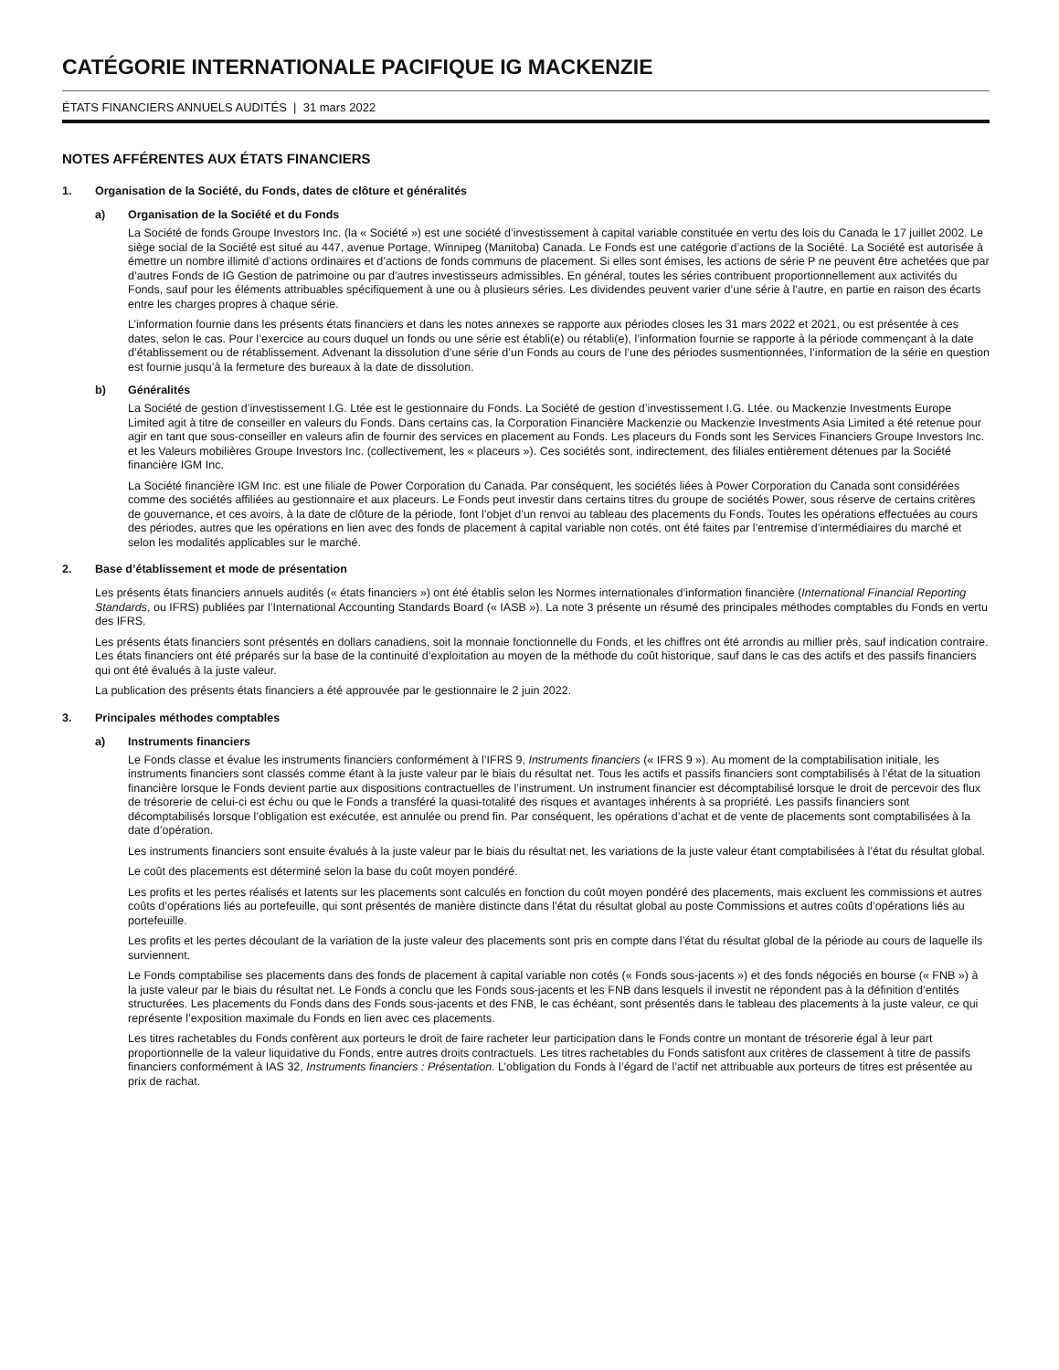CATÉGORIE INTERNATIONALE PACIFIQUE IG MACKENZIE
ÉTATS FINANCIERS ANNUELS AUDITÉS | 31 mars 2022
NOTES AFFÉRENTES AUX ÉTATS FINANCIERS
1. Organisation de la Société, du Fonds, dates de clôture et généralités
a) Organisation de la Société et du Fonds
La Société de fonds Groupe Investors Inc. (la « Société ») est une société d’investissement à capital variable constituée en vertu des lois du Canada le 17 juillet 2002. Le siège social de la Société est situé au 447, avenue Portage, Winnipeg (Manitoba) Canada. Le Fonds est une catégorie d’actions de la Société. La Société est autorisée à émettre un nombre illimité d’actions ordinaires et d’actions de fonds communs de placement. Si elles sont émises, les actions de série P ne peuvent être achetées que par d’autres Fonds de IG Gestion de patrimoine ou par d’autres investisseurs admissibles. En général, toutes les séries contribuent proportionnellement aux activités du Fonds, sauf pour les éléments attribuables spécifiquement à une ou à plusieurs séries. Les dividendes peuvent varier d’une série à l’autre, en partie en raison des écarts entre les charges propres à chaque série.
L’information fournie dans les présents états financiers et dans les notes annexes se rapporte aux périodes closes les 31 mars 2022 et 2021, ou est présentée à ces dates, selon le cas. Pour l’exercice au cours duquel un fonds ou une série est établi(e) ou rétabli(e), l’information fournie se rapporte à la période commençant à la date d’établissement ou de rétablissement. Advenant la dissolution d’une série d’un Fonds au cours de l’une des périodes susmentionnées, l’information de la série en question est fournie jusqu’à la fermeture des bureaux à la date de dissolution.
b) Généralités
La Société de gestion d’investissement I.G. Ltée est le gestionnaire du Fonds. La Société de gestion d’investissement I.G. Ltée. ou Mackenzie Investments Europe Limited agit à titre de conseiller en valeurs du Fonds. Dans certains cas, la Corporation Financière Mackenzie ou Mackenzie Investments Asia Limited a été retenue pour agir en tant que sous-conseiller en valeurs afin de fournir des services en placement au Fonds. Les placeurs du Fonds sont les Services Financiers Groupe Investors Inc. et les Valeurs mobilières Groupe Investors Inc. (collectivement, les « placeurs »). Ces sociétés sont, indirectement, des filiales entièrement détenues par la Société financière IGM Inc.
La Société financière IGM Inc. est une filiale de Power Corporation du Canada. Par conséquent, les sociétés liées à Power Corporation du Canada sont considérées comme des sociétés affiliées au gestionnaire et aux placeurs. Le Fonds peut investir dans certains titres du groupe de sociétés Power, sous réserve de certains critères de gouvernance, et ces avoirs, à la date de clôture de la période, font l’objet d’un renvoi au tableau des placements du Fonds. Toutes les opérations effectuées au cours des périodes, autres que les opérations en lien avec des fonds de placement à capital variable non cotés, ont été faites par l’entremise d’intermédiaires du marché et selon les modalités applicables sur le marché.
2. Base d’établissement et mode de présentation
Les présents états financiers annuels audités (« états financiers ») ont été établis selon les Normes internationales d’information financière (International Financial Reporting Standards, ou IFRS) publiées par l’International Accounting Standards Board (« IASB »). La note 3 présente un résumé des principales méthodes comptables du Fonds en vertu des IFRS.
Les présents états financiers sont présentés en dollars canadiens, soit la monnaie fonctionnelle du Fonds, et les chiffres ont été arrondis au millier près, sauf indication contraire. Les états financiers ont été préparés sur la base de la continuité d’exploitation au moyen de la méthode du coût historique, sauf dans le cas des actifs et des passifs financiers qui ont été évalués à la juste valeur.
La publication des présents états financiers a été approuvée par le gestionnaire le 2 juin 2022.
3. Principales méthodes comptables
a) Instruments financiers
Le Fonds classe et évalue les instruments financiers conformément à l’IFRS 9, Instruments financiers (« IFRS 9 »). Au moment de la comptabilisation initiale, les instruments financiers sont classés comme étant à la juste valeur par le biais du résultat net. Tous les actifs et passifs financiers sont comptabilisés à l’état de la situation financière lorsque le Fonds devient partie aux dispositions contractuelles de l’instrument. Un instrument financier est décomptabilisé lorsque le droit de percevoir des flux de trésorerie de celui-ci est échu ou que le Fonds a transféré la quasi-totalité des risques et avantages inhérents à sa propriété. Les passifs financiers sont décomptabilisés lorsque l’obligation est exécutée, est annulée ou prend fin. Par conséquent, les opérations d’achat et de vente de placements sont comptabilisées à la date d’opération.
Les instruments financiers sont ensuite évalués à la juste valeur par le biais du résultat net, les variations de la juste valeur étant comptabilisées à l’état du résultat global.
Le coût des placements est déterminé selon la base du coût moyen pondéré.
Les profits et les pertes réalisés et latents sur les placements sont calculés en fonction du coût moyen pondéré des placements, mais excluent les commissions et autres coûts d’opérations liés au portefeuille, qui sont présentés de manière distincte dans l’état du résultat global au poste Commissions et autres coûts d’opérations liés au portefeuille.
Les profits et les pertes découlant de la variation de la juste valeur des placements sont pris en compte dans l’état du résultat global de la période au cours de laquelle ils surviennent.
Le Fonds comptabilise ses placements dans des fonds de placement à capital variable non cotés (« Fonds sous-jacents ») et des fonds négociés en bourse (« FNB ») à la juste valeur par le biais du résultat net. Le Fonds a conclu que les Fonds sous-jacents et les FNB dans lesquels il investit ne répondent pas à la définition d’entités structurées. Les placements du Fonds dans des Fonds sous-jacents et des FNB, le cas échéant, sont présentés dans le tableau des placements à la juste valeur, ce qui représente l’exposition maximale du Fonds en lien avec ces placements.
Les titres rachetables du Fonds confèrent aux porteurs le droit de faire racheter leur participation dans le Fonds contre un montant de trésorerie égal à leur part proportionnelle de la valeur liquidative du Fonds, entre autres droits contractuels. Les titres rachetables du Fonds satisfont aux critères de classement à titre de passifs financiers conformément à IAS 32, Instruments financiers : Présentation. L’obligation du Fonds à l’égard de l’actif net attribuable aux porteurs de titres est présentée au prix de rachat.